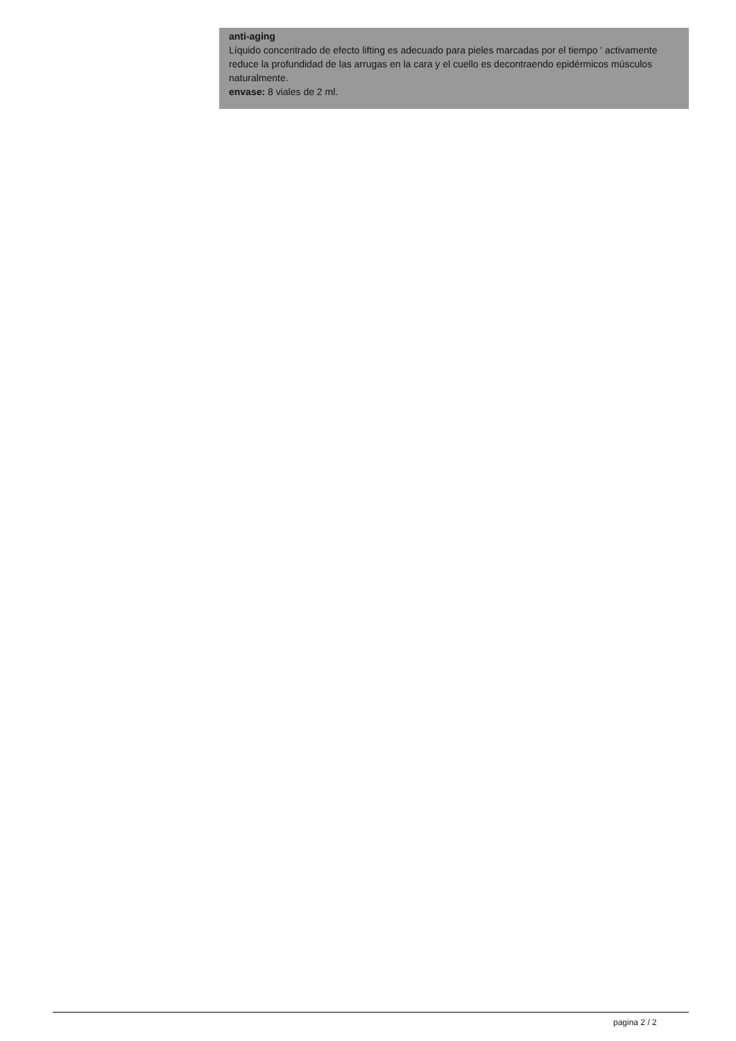anti-aging
Líquido concentrado de efecto lifting es adecuado para pieles marcadas por el tiempo ' activamente reduce la profundidad de las arrugas en la cara y el cuello es decontraendo epidérmicos músculos naturalmente.
envase: 8 viales de 2 ml.
pagina 2 / 2